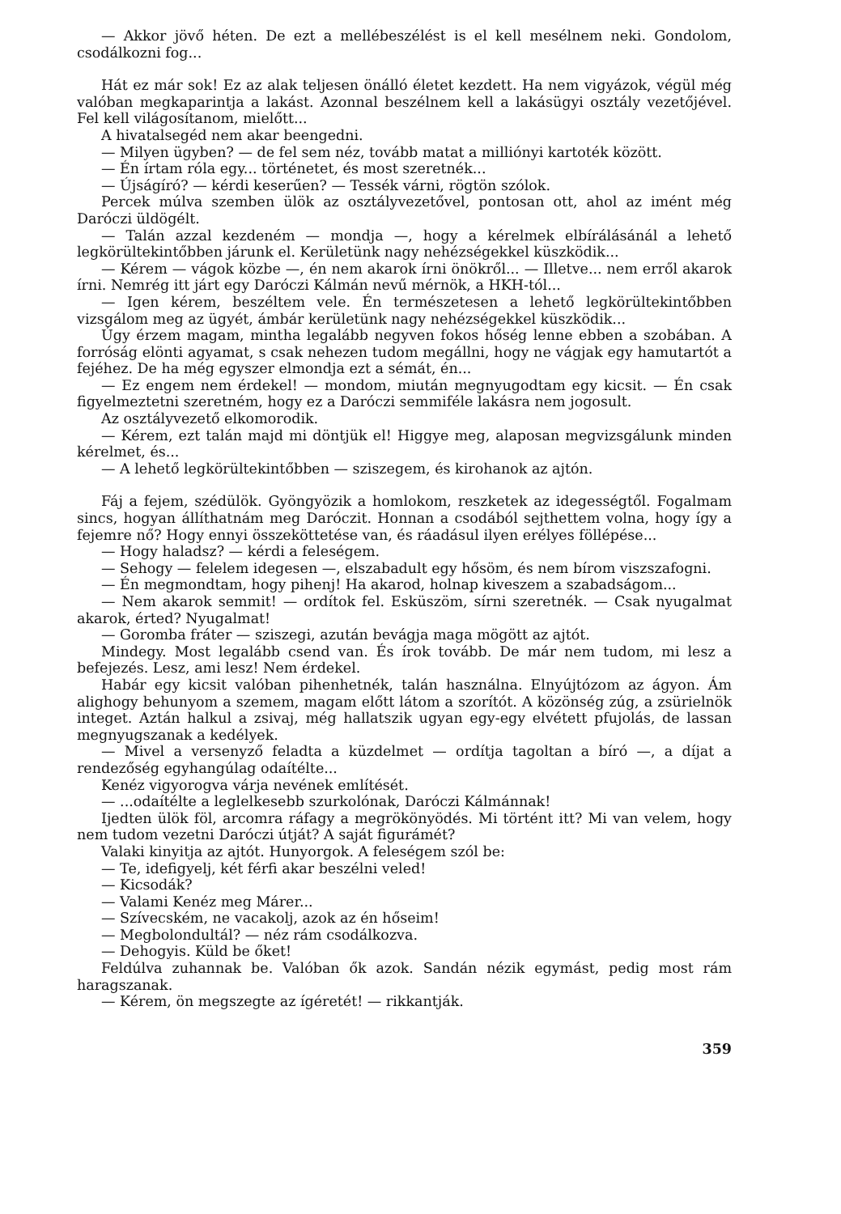— Akkor jövő héten. De ezt a mellébeszélést is el kell mesélnem neki. Gondolom, csodálkozni fog...
Hát ez már sok! Ez az alak teljesen önálló életet kezdett. Ha nem vigyázok, végül még valóban megkaparintja a lakást. Azonnal beszélnem kell a lakásügyi osztály vezetőjével. Fel kell világosítanom, mielőtt...
A hivatalsegéd nem akar beengedni.
— Milyen ügyben? — de fel sem néz, tovább matat a milliónyi kartoték között.
— Én írtam róla egy... történetet, és most szeretnék...
— Újságíró? — kérdi keserűen? — Tessék várni, rögtön szólok.
Percek múlva szemben ülök az osztályvezetővel, pontosan ott, ahol az imént még Daróczi üldögélt.
— Talán azzal kezdeném — mondja —, hogy a kérelmek elbírálásánál a lehető legkörültekintőbben járunk el. Kerületünk nagy nehézségekkel küszködik...
— Kérem — vágok közbe —, én nem akarok írni önökről... — Illetve... nem erről akarok írni. Nemrég itt járt egy Daróczi Kálmán nevű mérnök, a HKH-tól...
— Igen kérem, beszéltem vele. Én természetesen a lehető legkörültekintőbben vizsgálom meg az ügyét, ámbár kerületünk nagy nehézségekkel küszködik...
Úgy érzem magam, mintha legalább negyven fokos hőség lenne ebben a szobában. A forróság elönti agyamat, s csak nehezen tudom megállni, hogy ne vágjak egy hamutartót a fejéhez. De ha még egyszer elmondja ezt a sémát, én...
— Ez engem nem érdekel! — mondom, miután megnyugodtam egy kicsit. — Én csak figyelmeztetni szeretném, hogy ez a Daróczi semmiféle lakásra nem jogosult.
Az osztályvezető elkomorodik.
— Kérem, ezt talán majd mi döntjük el! Higgye meg, alaposan megvizsgálunk minden kérelmet, és...
— A lehető legkörültekintőbben — sziszegem, és kirohanok az ajtón.
Fáj a fejem, szédülök. Gyöngyözik a homlokom, reszketek az idegességtől. Fogalmam sincs, hogyan állíthatnám meg Daróczit. Honnan a csodából sejthettem volna, hogy így a fejemre nő? Hogy ennyi összeköttetése van, és ráadásul ilyen erélyes föllépése...
— Hogy haladsz? — kérdi a feleségem.
— Sehogy — felelem idegesen —, elszabadult egy hősöm, és nem bírom viszszafogni.
— Én megmondtam, hogy pihenj! Ha akarod, holnap kiveszem a szabadságom...
— Nem akarok semmit! — ordítok fel. Esküszöm, sírni szeretnék. — Csak nyugalmat akarok, érted? Nyugalmat!
— Goromba fráter — sziszegi, azután bevágja maga mögött az ajtót.
Mindegy. Most legalább csend van. És írok tovább. De már nem tudom, mi lesz a befejezés. Lesz, ami lesz! Nem érdekel.
Habár egy kicsit valóban pihenhetnék, talán használna. Elnyújtózom az ágyon. Ám alighogy behunyom a szemem, magam előtt látom a szorítót. A közönség zúg, a zsürielnök integet. Aztán halkul a zsivaj, még hallatszik ugyan egy-egy elvétett pfujolás, de lassan megnyugszanak a kedélyek.
— Mivel a versenyző feladta a küzdelmet — ordítja tagoltan a bíró —, a díjat a rendezőség egyhangúlag odaítélte...
Kenéz vigyorogva várja nevének említését.
— ...odaítélte a leglelkesebb szurkolónak, Daróczi Kálmánnak!
Ijedten ülök föl, arcomra ráfagy a megrökönyödés. Mi történt itt? Mi van velem, hogy nem tudom vezetni Daróczi útját? A saját figurámét?
Valaki kinyitja az ajtót. Hunyorgok. A feleségem szól be:
— Te, idefigyelj, két férfi akar beszélni veled!
— Kicsodák?
— Valami Kenéz meg Márer...
— Szívecském, ne vacakolj, azok az én hőseim!
— Megbolondultál? — néz rám csodálkozva.
— Dehogyis. Küld be őket!
Feldúlva zuhannak be. Valóban ők azok. Sandán nézik egymást, pedig most rám haragszanak.
— Kérem, ön megszegte az ígéretét! — rikkantják.
359